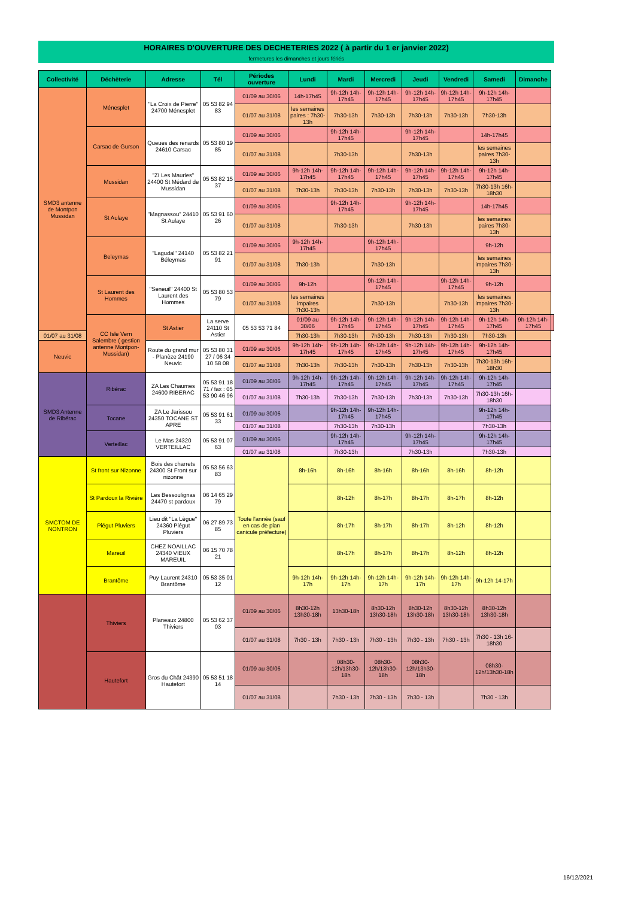HORAIRES D'OUVERTURE DES DECHETERIES 2022 ( à partir du 1 er janvier 2022)
fermetures les dimanches et jours fériés
| Collectivité | Déchèterie | Adresse | Tél | Périodes ouverture | Lundi | Mardi | Mercredi | Jeudi | Vendredi | Samedi | Dimanche | |
| --- | --- | --- | --- | --- | --- | --- | --- | --- | --- | --- | --- | --- |
| SMD3 antenne de Montpon Mussidan | Ménesplet | "La Croix de Pierre" 24700 Ménesplet | 05 53 82 94 83 | 01/09 au 30/06 | 14h-17h45 | 9h-12h 14h-17h45 | 9h-12h 14h-17h45 | 9h-12h 14h-17h45 | 9h-12h 14h-17h45 | 9h-12h 14h-17h45 | | |
| | | | | 01/07 au 31/08 | les semaines paires : 7h30-13h | 7h30-13h | 7h30-13h | 7h30-13h | 7h30-13h | 7h30-13h | | |
| | Carsac de Gurson | Queues des renards 24610 Carsac | 05 53 80 19 85 | 01/09 au 30/06 | | 9h-12h 14h-17h45 | | 9h-12h 14h-17h45 | | 14h-17h45 | | |
| | | | | 01/07 au 31/08 | | 7h30-13h | | 7h30-13h | | les semaines paires 7h30-13h | | |
| | Mussidan | "ZI Les Mauries" 24400 St Médard de Mussidan | 05 53 82 15 37 | 01/09 au 30/06 | 9h-12h 14h-17h45 | 9h-12h 14h-17h45 | 9h-12h 14h-17h45 | 9h-12h 14h-17h45 | 9h-12h 14h-17h45 | 9h-12h 14h-17h45 | | |
| | | | | 01/07 au 31/08 | 7h30-13h | 7h30-13h | 7h30-13h | 7h30-13h | 7h30-13h | 7h30-13h 16h-18h30 | | |
| | St Aulaye | "Magnassou" 24410 St Aulaye | 05 53 91 60 26 | 01/09 au 30/06 | | 9h-12h 14h-17h45 | | 9h-12h 14h-17h45 | | 14h-17h45 | | |
| | | | | 01/07 au 31/08 | | 7h30-13h | | 7h30-13h | | les semaines paires 7h30-13h | | |
| | Beleymas | "Lagudal" 24140 Béleymas | 05 53 82 21 91 | 01/09 au 30/06 | 9h-12h 14h-17h45 | | 9h-12h 14h-17h45 | | | 9h-12h | | |
| | | | | 01/07 au 31/08 | 7h30-13h | | 7h30-13h | | | les semaines impaires 7h30-13h | | |
| | St Laurent des Hommes | "Seneuil" 24400 St Laurent des Hommes | 05 53 80 53 79 | 01/09 au 30/06 | 9h-12h | | 9h-12h 14h-17h45 | | 9h-12h 14h-17h45 | 9h-12h | | |
| | | | | 01/07 au 31/08 | les semaines impaires 7h30-13h | | 7h30-13h | | 7h30-13h | les semaines impaires 7h30-13h | | |
| | CC Isle Vern Salembre ( gestion antenne Montpon-Mussidan) | St Astier | La serve 24110 St Astier | 05 53 53 71 84 | 01/09 au 30/06 | 9h-12h 14h-17h45 | 9h-12h 14h-17h45 | 9h-12h 14h-17h45 | 9h-12h 14h-17h45 | 9h-12h 14h-17h45 | 9h-12h 14h-17h45 | |
| 01/07 au 31/08 | | | | | 7h30-13h | 7h30-13h | 7h30-13h | 7h30-13h | 7h30-13h | 7h30-13h | | |
| Neuvic | | Route du grand mur - Planèze 24190 Neuvic | 05 53 80 31 27 / 06 34 10 58 08 | 01/09 au 30/06 | 9h-12h 14h-17h45 | 9h-12h 14h-17h45 | 9h-12h 14h-17h45 | 9h-12h 14h-17h45 | 9h-12h 14h-17h45 | 9h-12h 14h-17h45 | | |
| | | | | 01/07 au 31/08 | 7h30-13h | 7h30-13h | 7h30-13h | 7h30-13h | 7h30-13h | 7h30-13h 16h-18h30 | | |
| SMD3 Antenne de Ribérac | Ribérac | ZA Les Chaumes 24600 RIBERAC | 05 53 91 18 71 / fax : 05 53 90 46 96 | 01/09 au 30/06 | 9h-12h 14h-17h45 | 9h-12h 14h-17h45 | 9h-12h 14h-17h45 | 9h-12h 14h-17h45 | 9h-12h 14h-17h45 | 9h-12h 14h-17h45 | | |
| | | | | 01/07 au 31/08 | 7h30-13h | 7h30-13h | 7h30-13h | 7h30-13h | 7h30-13h | 7h30-13h 16h-18h30 | | |
| | Tocane | ZA Le Jarissou 24350 TOCANE ST APRE | 05 53 91 61 33 | 01/09 au 30/06 | | 9h-12h 14h-17h45 | 9h-12h 14h-17h45 | | | 9h-12h 14h-17h45 | | |
| | | | | 01/07 au 31/08 | | 7h30-13h | 7h30-13h | | | 7h30-13h | | |
| | Verteillac | Le Mas 24320 VERTEILLAC | 05 53 91 07 63 | 01/09 au 30/06 | | 9h-12h 14h-17h45 | | 9h-12h 14h-17h45 | | 9h-12h 14h-17h45 | | |
| | | | | 01/07 au 31/08 | | 7h30-13h | | 7h30-13h | | 7h30-13h | | |
| SMCTOM DE NONTRON | St front sur Nizonne | Bois des charrets 24300 St Front sur nizonne | 05 53 56 63 83 | Toute l'année (sauf en cas de plan canicule préfecture) | 8h-16h | 8h-16h | 8h-16h | 8h-16h | 8h-16h | 8h-12h | | |
| | St Pardoux la Rivière | Les Bessoulignas 24470 st pardoux | 06 14 65 29 79 | | | 8h-12h | 8h-17h | 8h-17h | 8h-17h | 8h-12h | | |
| | Piégut Pluviers | Lieu dit "La Lègue" 24360 Piégut Pluviers | 06 27 89 73 85 | | | 8h-17h | 8h-17h | 8h-17h | 8h-12h | 8h-12h | | |
| | Mareuil | CHEZ NOAILLAC 24340 VIEUX MAREUIL | 06 15 70 78 21 | | | 8h-17h | 8h-17h | 8h-17h | 8h-12h | 8h-12h | | |
| | Brantôme | Puy Laurent 24310 Brantôme | 05 53 35 01 12 | | 9h-12h 14h-17h | 9h-12h 14h-17h | 9h-12h 14h-17h | 9h-12h 14h-17h | 9h-12h 14h-17h | 9h-12h 14-17h | | |
| | Thiviers | Planeaux 24800 Thiviers | 05 53 62 37 03 | 01/09 au 30/06 | 8h30-12h 13h30-18h | 13h30-18h | 8h30-12h 13h30-18h | 8h30-12h 13h30-18h | 8h30-12h 13h30-18h | 8h30-12h 13h30-18h | | |
| | | | | 01/07 au 31/08 | 7h30 - 13h | 7h30 - 13h | 7h30 - 13h | 7h30 - 13h | 7h30 - 13h | 7h30 - 13h 16-18h30 | | |
| | Hautefort | Gros du Chât 24390 Hautefort | 05 53 51 18 14 | 01/09 au 30/06 | | 08h30-12h/13h30-18h | 08h30-12h/13h30-18h | 08h30-12h/13h30-18h | | 08h30-12h/13h30-18h | | |
| | | | | 01/07 au 31/08 | | 7h30 - 13h | 7h30 - 13h | 7h30 - 13h | | 7h30 - 13h | | |
16/12/2021